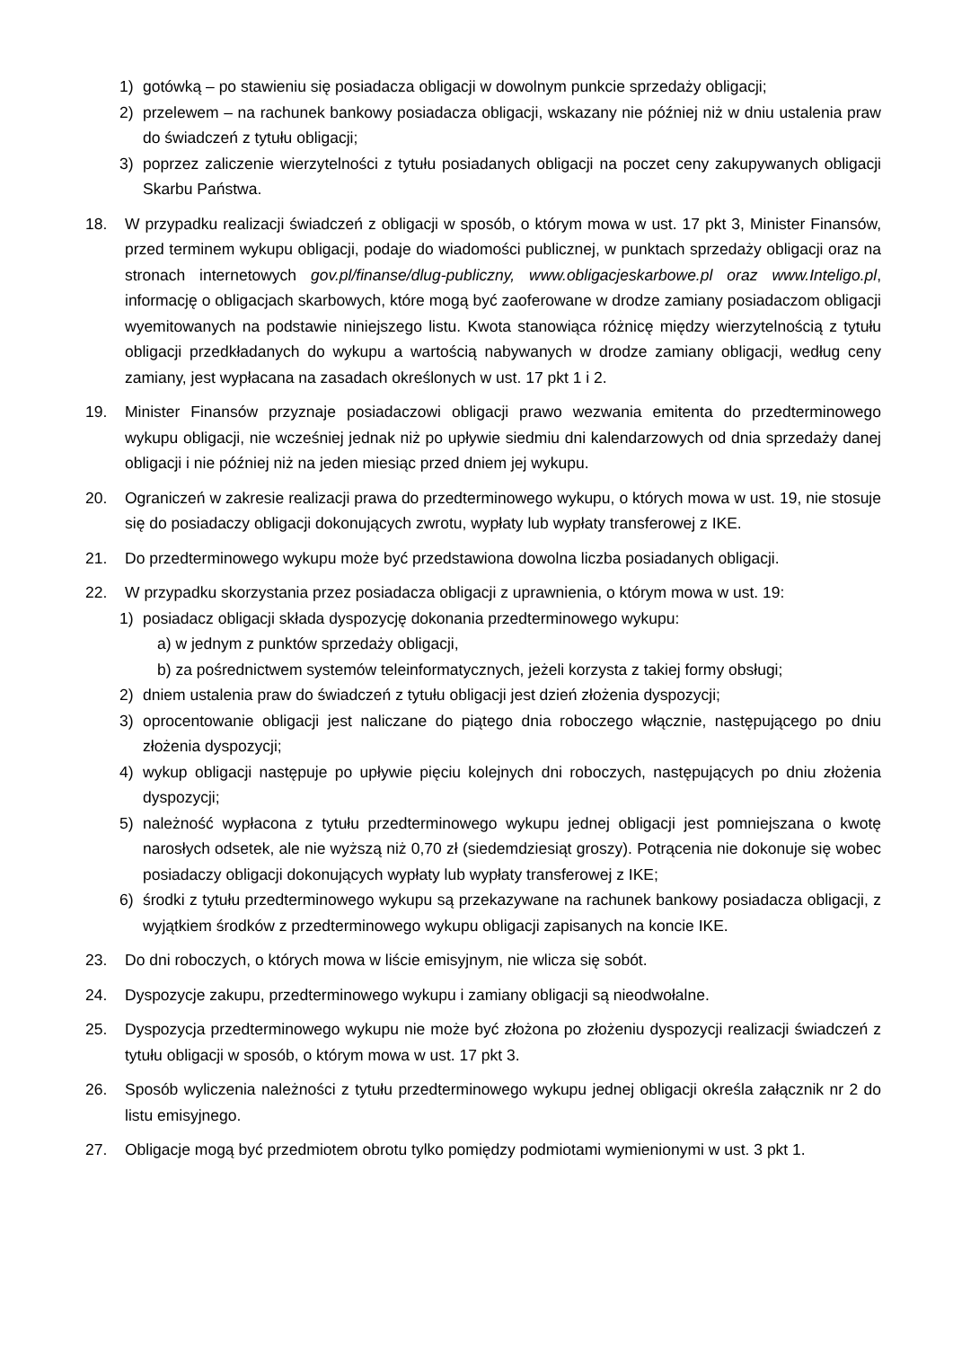1) gotówką – po stawieniu się posiadacza obligacji w dowolnym punkcie sprzedaży obligacji;
2) przelewem – na rachunek bankowy posiadacza obligacji, wskazany nie później niż w dniu ustalenia praw do świadczeń z tytułu obligacji;
3) poprzez zaliczenie wierzytelności z tytułu posiadanych obligacji na poczet ceny zakupywanych obligacji Skarbu Państwa.
18. W przypadku realizacji świadczeń z obligacji w sposób, o którym mowa w ust. 17 pkt 3, Minister Finansów, przed terminem wykupu obligacji, podaje do wiadomości publicznej, w punktach sprzedaży obligacji oraz na stronach internetowych gov.pl/finanse/dlug-publiczny, www.obligacjeskarbowe.pl oraz www.Inteligo.pl, informację o obligacjach skarbowych, które mogą być zaoferowane w drodze zamiany posiadaczom obligacji wyemitowanych na podstawie niniejszego listu. Kwota stanowiąca różnicę między wierzytelnością z tytułu obligacji przedkładanych do wykupu a wartością nabywanych w drodze zamiany obligacji, według ceny zamiany, jest wypłacana na zasadach określonych w ust. 17 pkt 1 i 2.
19. Minister Finansów przyznaje posiadaczowi obligacji prawo wezwania emitenta do przedterminowego wykupu obligacji, nie wcześniej jednak niż po upływie siedmiu dni kalendarzowych od dnia sprzedaży danej obligacji i nie później niż na jeden miesiąc przed dniem jej wykupu.
20. Ograniczeń w zakresie realizacji prawa do przedterminowego wykupu, o których mowa w ust. 19, nie stosuje się do posiadaczy obligacji dokonujących zwrotu, wypłaty lub wypłaty transferowej z IKE.
21. Do przedterminowego wykupu może być przedstawiona dowolna liczba posiadanych obligacji.
22. W przypadku skorzystania przez posiadacza obligacji z uprawnienia, o którym mowa w ust. 19:
1) posiadacz obligacji składa dyspozycję dokonania przedterminowego wykupu:
a) w jednym z punktów sprzedaży obligacji,
b) za pośrednictwem systemów teleinformatycznych, jeżeli korzysta z takiej formy obsługi;
2) dniem ustalenia praw do świadczeń z tytułu obligacji jest dzień złożenia dyspozycji;
3) oprocentowanie obligacji jest naliczane do piątego dnia roboczego włącznie, następującego po dniu złożenia dyspozycji;
4) wykup obligacji następuje po upływie pięciu kolejnych dni roboczych, następujących po dniu złożenia dyspozycji;
5) należność wypłacona z tytułu przedterminowego wykupu jednej obligacji jest pomniejszana o kwotę narosłych odsetek, ale nie wyższą niż 0,70 zł (siedemdziesiąt groszy). Potrącenia nie dokonuje się wobec posiadaczy obligacji dokonujących wypłaty lub wypłaty transferowej z IKE;
6) środki z tytułu przedterminowego wykupu są przekazywane na rachunek bankowy posiadacza obligacji, z wyjątkiem środków z przedterminowego wykupu obligacji zapisanych na koncie IKE.
23. Do dni roboczych, o których mowa w liście emisyjnym, nie wlicza się sobót.
24. Dyspozycje zakupu, przedterminowego wykupu i zamiany obligacji są nieodwołalne.
25. Dyspozycja przedterminowego wykupu nie może być złożona po złożeniu dyspozycji realizacji świadczeń z tytułu obligacji w sposób, o którym mowa w ust. 17 pkt 3.
26. Sposób wyliczenia należności z tytułu przedterminowego wykupu jednej obligacji określa załącznik nr 2 do listu emisyjnego.
27. Obligacje mogą być przedmiotem obrotu tylko pomiędzy podmiotami wymienionymi w ust. 3 pkt 1.